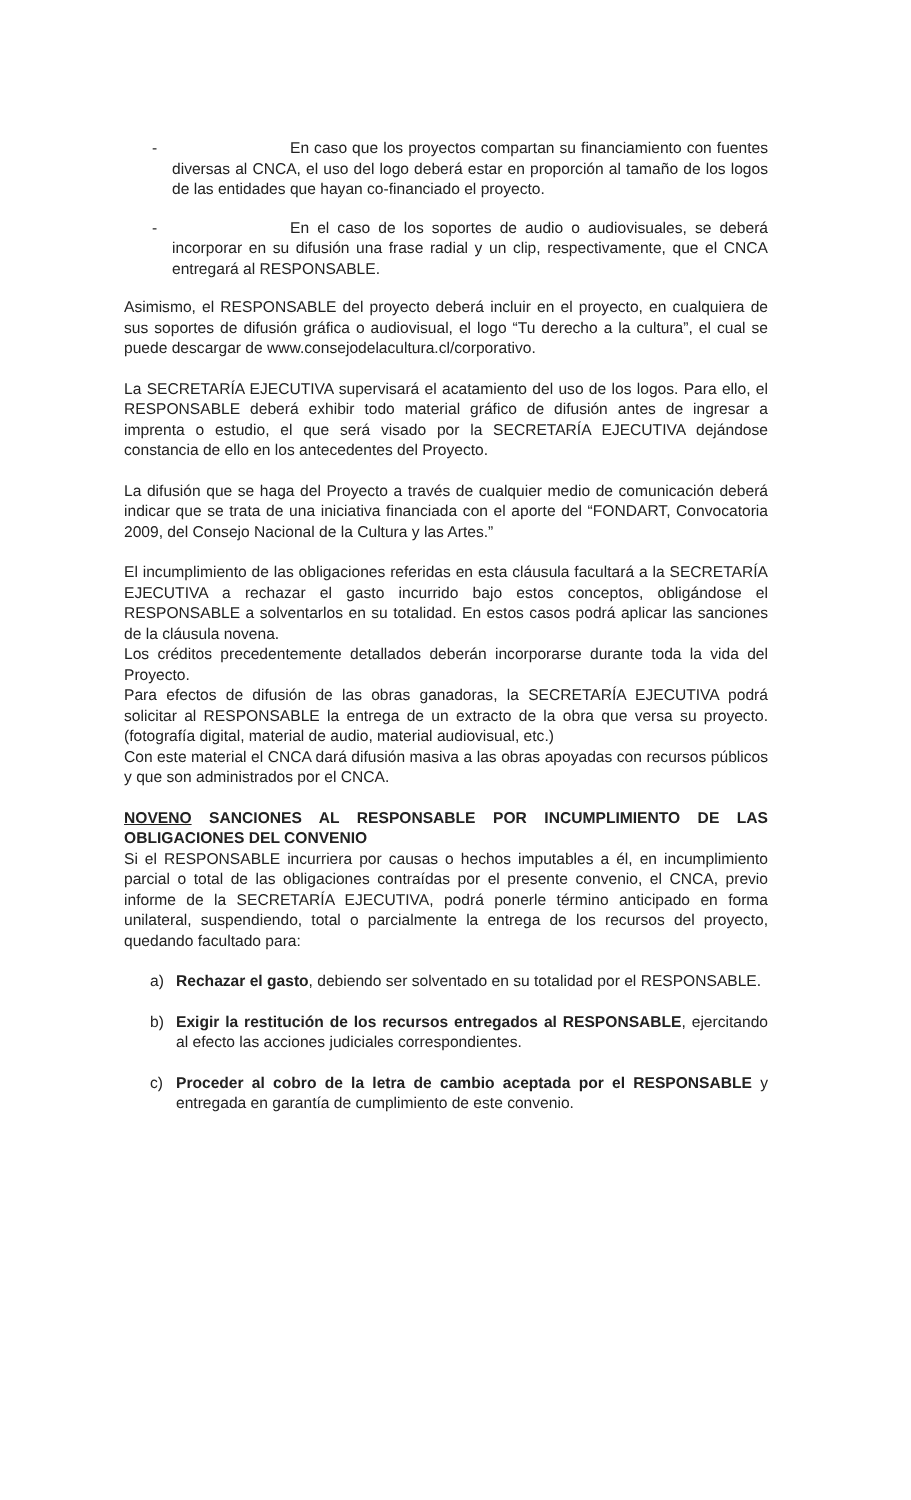- En caso que los proyectos compartan su financiamiento con fuentes diversas al CNCA, el uso del logo deberá estar en proporción al tamaño de los logos de las entidades que hayan co-financiado el proyecto.
- En el caso de los soportes de audio o audiovisuales, se deberá incorporar en su difusión una frase radial y un clip, respectivamente, que el CNCA entregará al RESPONSABLE.
Asimismo, el RESPONSABLE del proyecto deberá incluir en el proyecto, en cualquiera de sus soportes de difusión gráfica o audiovisual, el logo “Tu derecho a la cultura”, el cual se puede descargar de www.consejodelacultura.cl/corporativo.
La SECRETARÍA EJECUTIVA supervisará el acatamiento del uso de los logos. Para ello, el RESPONSABLE deberá exhibir todo material gráfico de difusión antes de ingresar a imprenta o estudio, el que será visado por la SECRETARÍA EJECUTIVA dejándose constancia de ello en los antecedentes del Proyecto.
La difusión que se haga del Proyecto a través de cualquier medio de comunicación deberá indicar que se trata de una iniciativa financiada con el aporte del “FONDART, Convocatoria 2009, del Consejo Nacional de la Cultura y las Artes.”
El incumplimiento de las obligaciones referidas en esta cláusula facultará a la SECRETARÍA EJECUTIVA a rechazar el gasto incurrido bajo estos conceptos, obligándose el RESPONSABLE a solventarlos en su totalidad. En estos casos podrá aplicar las sanciones de la cláusula novena.
Los créditos precedentemente detallados deberán incorporarse durante toda la vida del Proyecto.
Para efectos de difusión de las obras ganadoras, la SECRETARÍA EJECUTIVA podrá solicitar al RESPONSABLE la entrega de un extracto de la obra que versa su proyecto. (fotografía digital, material de audio, material audiovisual, etc.)
Con este material el CNCA dará difusión masiva a las obras apoyadas con recursos públicos y que son administrados por el CNCA.
NOVENO SANCIONES AL RESPONSABLE POR INCUMPLIMIENTO DE LAS OBLIGACIONES DEL CONVENIO
Si el RESPONSABLE incurriera por causas o hechos imputables a él, en incumplimiento parcial o total de las obligaciones contraídas por el presente convenio, el CNCA, previo informe de la SECRETARÍA EJECUTIVA, podrá ponerle término anticipado en forma unilateral, suspendiendo, total o parcialmente la entrega de los recursos del proyecto, quedando facultado para:
a) Rechazar el gasto, debiendo ser solventado en su totalidad por el RESPONSABLE.
b) Exigir la restitución de los recursos entregados al RESPONSABLE, ejercitando al efecto las acciones judiciales correspondientes.
c) Proceder al cobro de la letra de cambio aceptada por el RESPONSABLE y entregada en garantía de cumplimiento de este convenio.